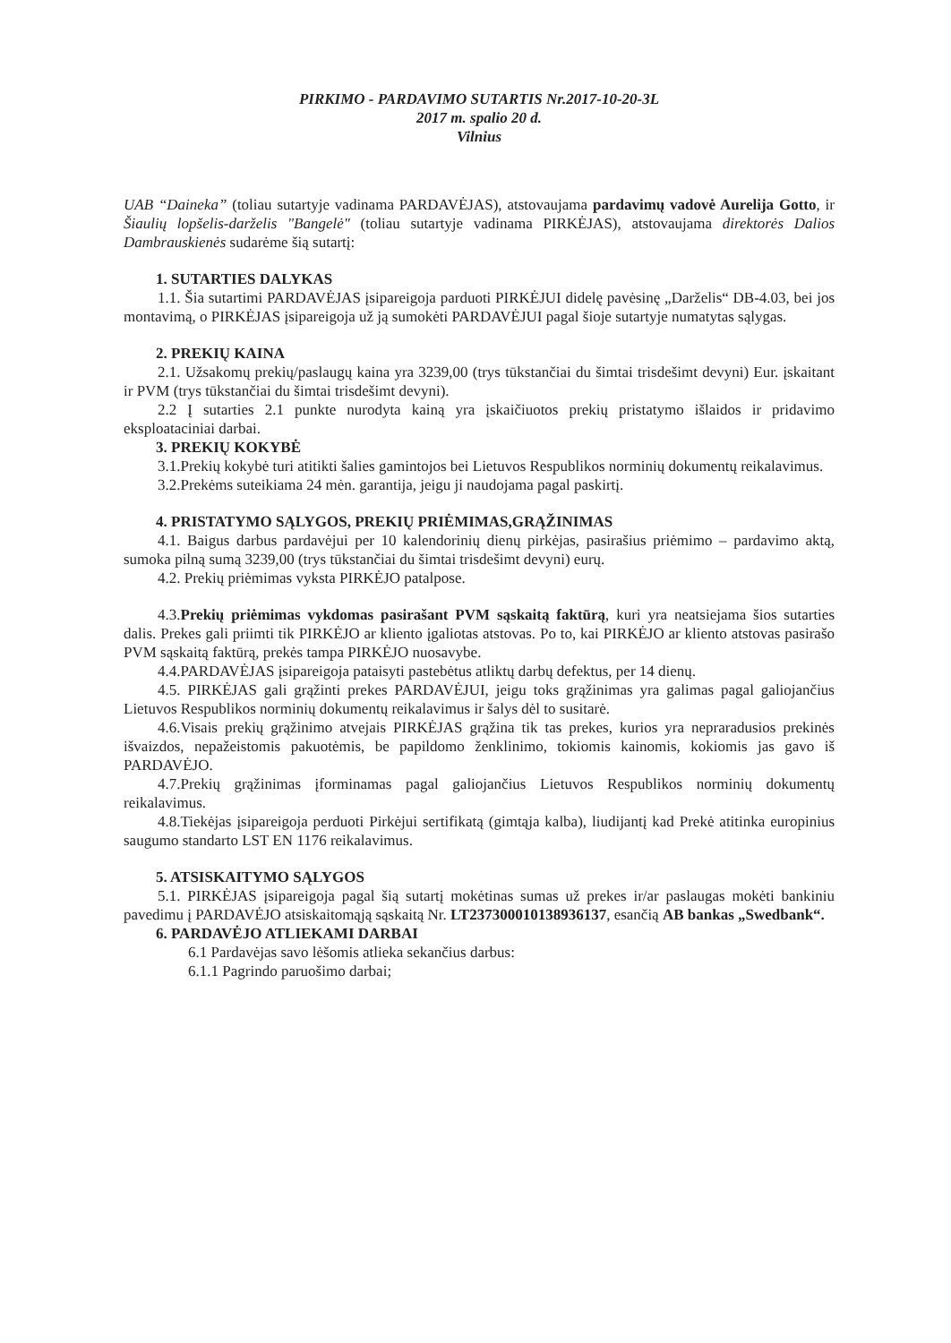PIRKIMO - PARDAVIMO SUTARTIS Nr.2017-10-20-3L
2017 m. spalio 20 d.
Vilnius
UAB “Daineka” (toliau sutartyje vadinama PARDAVĖJAS), atstovaujama pardavimų vadovė Aurelija Gotto, ir Šiaulių lopšelis-darželis "Bangelė" (toliau sutartyje vadinama PIRKĖJAS), atstovaujama direktorės Dalios Dambrauskienės sudarėme šią sutartį:
1. SUTARTIES DALYKAS
1.1. Šia sutartimi PARDAVĖJAS įsipareigoja parduoti PIRKĖJUI didelę pavėsinę „Darželis“ DB-4.03, bei jos montavimą, o PIRKĖJAS įsipareigoja už ją sumokėti PARDAVĖJUI pagal šioje sutartyje numatytas sąlygas.
2. PREKIŲ KAINA
2.1. Užsakomų prekių/paslaugų kaina yra 3239,00 (trys tūkstančiai du šimtai trisdešimt devyni) Eur. įskaitant ir PVM (trys tūkstančiai du šimtai trisdešimt devyni).
2.2 Į sutarties 2.1 punkte nurodyta kainą yra įskaičiuotos prekių pristatymo išlaidos ir pridavimo eksploataciniai darbai.
3. PREKIŲ KOKYBĖ
3.1.Prekių kokybė turi atitikti šalies gamintojos bei Lietuvos Respublikos norminių dokumentų reikalavimus.
3.2.Prekėms suteikiama 24 mėn. garantija, jeigu ji naudojama pagal paskirtį.
4. PRISTATYMO SĄLYGOS, PREKIŲ PRIĖMIMAS,GRĄŽINIMAS
4.1. Baigus darbus pardavėjui per 10 kalendorinių dienų pirkėjas, pasirašius priėmimo – pardavimo aktą, sumoka pilną sumą 3239,00 (trys tūkstančiai du šimtai trisdešimt devyni) eurų.
4.2. Prekių priėmimas vyksta PIRKĖJO patalpose.
4.3.Prekių priėmimas vykdomas pasirašant PVM sąskaitą faktūrą, kuri yra neatsiejama šios sutarties dalis. Prekes gali priimti tik PIRKĖJO ar kliento įgaliotas atstovas. Po to, kai PIRKĖJO ar kliento atstovas pasirašo PVM sąskaitą faktūrą, prekės tampa PIRKĖJO nuosavybe.
4.4.PARDAVĖJAS įsipareigoja pataisyti pastebėtus atliktų darbų defektus, per 14 dienų.
4.5. PIRKĖJAS gali grąžinti prekes PARDAVĖJUI, jeigu toks grąžinimas yra galimas pagal galiojančius Lietuvos Respublikos norminių dokumentų reikalavimus ir šalys dėl to susitarė.
4.6.Visais prekių grąžinimo atvejais PIRKĖJAS grąžina tik tas prekes, kurios yra nepraradusios prekinės išvaizdos, nepažeistomis pakuotėmis, be papildomo ženklinimo, tokiomis kainomis, kokiomis jas gavo iš PARDAVĖJO.
4.7.Prekių grąžinimas įforminamas pagal galiojančius Lietuvos Respublikos norminių dokumentų reikalavimus.
4.8.Tiekėjas įsipareigoja perduoti Pirkėjui sertifikatą (gimtąja kalba), liudijantį kad Prekė atitinka europinius saugumo standarto LST EN 1176 reikalavimus.
5. ATSISKAITYMO SĄLYGOS
5.1. PIRKĖJAS įsipareigoja pagal šią sutartį mokėtinas sumas už prekes ir/ar paslaugas mokėti bankiniu pavedimu į PARDAVĖJO atsiskaitomąją sąskaitą Nr. LT237300010138936137, esančią AB bankas „Swedbank“.
6. PARDAVĖJO ATLIEKAMI DARBAI
6.1 Pardavėjas savo lėšomis atlieka sekančius darbus:
6.1.1 Pagrindo paruošimo darbai;